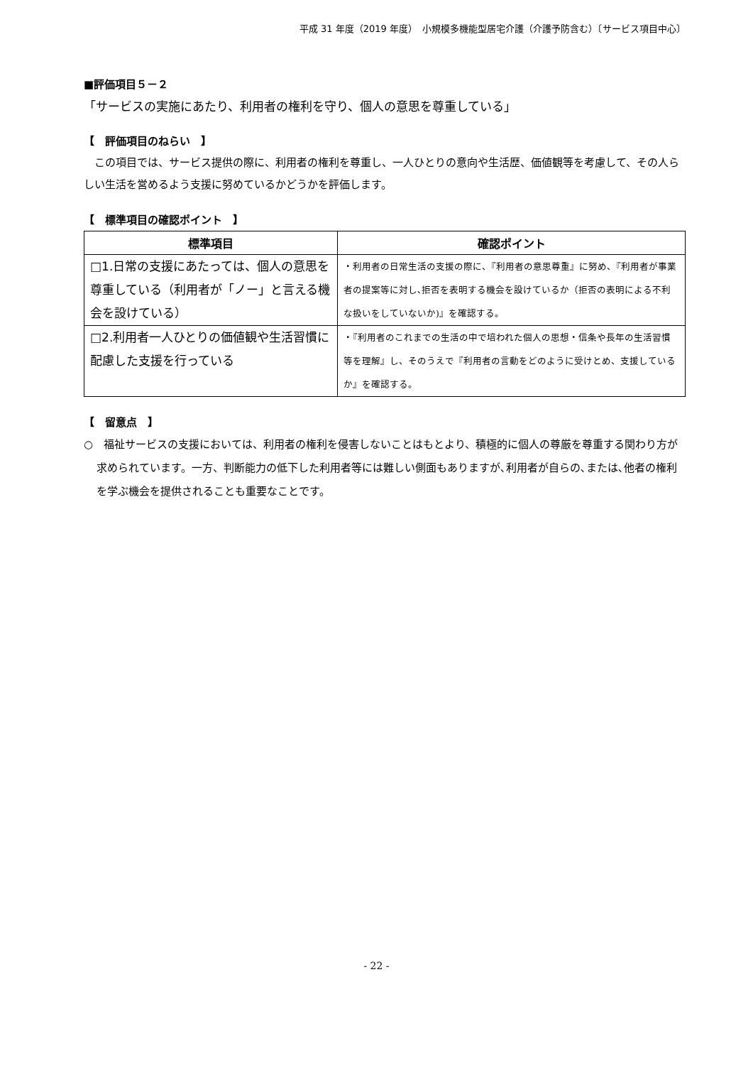平成 31 年度（2019 年度）　小規模多機能型居宅介護（介護予防含む）〔サービス項目中心〕
■評価項目５－２
「サービスの実施にあたり、利用者の権利を守り、個人の意思を尊重している」
【　評価項目のねらい　】
　この項目では、サービス提供の際に、利用者の権利を尊重し、一人ひとりの意向や生活歴、価値観等を考慮して、その人らしい生活を営めるよう支援に努めているかどうかを評価します。
【　標準項目の確認ポイント　】
| 標準項目 | 確認ポイント |
| --- | --- |
| □1.日常の支援にあたっては、個人の意思を尊重している（利用者が「ノー」と言える機会を設けている） | ・利用者の日常生活の支援の際に、『利用者の意思尊重』に努め、『利用者が事業者の提案等に対し､拒否を表明する機会を設けているか（拒否の表明による不利な扱いをしていないか)』を確認する。 |
| □2.利用者一人ひとりの価値観や生活習慣に配慮した支援を行っている | ・『利用者のこれまでの生活の中で培われた個人の思想・信条や長年の生活習慣等を理解』し、そのうえで『利用者の言動をどのように受けとめ、支援しているか』を確認する。 |
【　留意点　】
○　福祉サービスの支援においては、利用者の権利を侵害しないことはもとより、積極的に個人の尊厳を尊重する関わり方が求められています。一方、判断能力の低下した利用者等には難しい側面もありますが､利用者が自らの､または､他者の権利を学ぶ機会を提供されることも重要なことです。
- 22 -